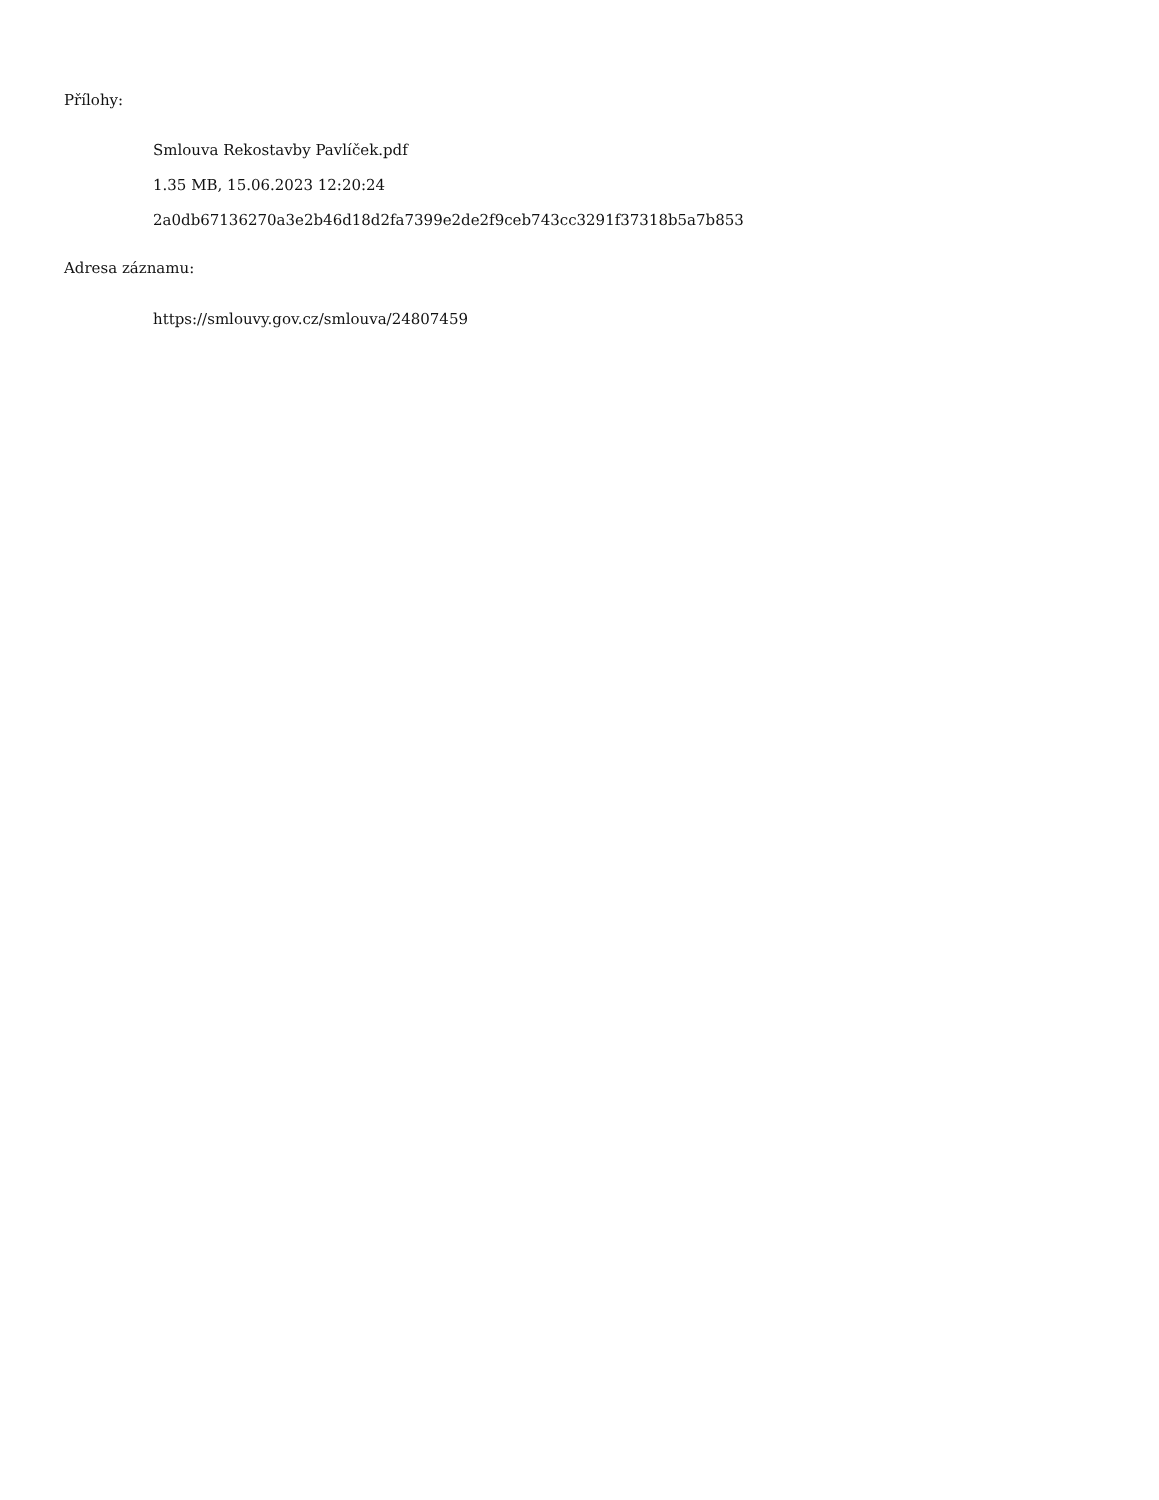Přílohy:
Smlouva Rekostavby Pavlíček.pdf
1.35 MB, 15.06.2023 12:20:24
2a0db67136270a3e2b46d18d2fa7399e2de2f9ceb743cc3291f37318b5a7b853
Adresa záznamu:
https://smlouvy.gov.cz/smlouva/24807459